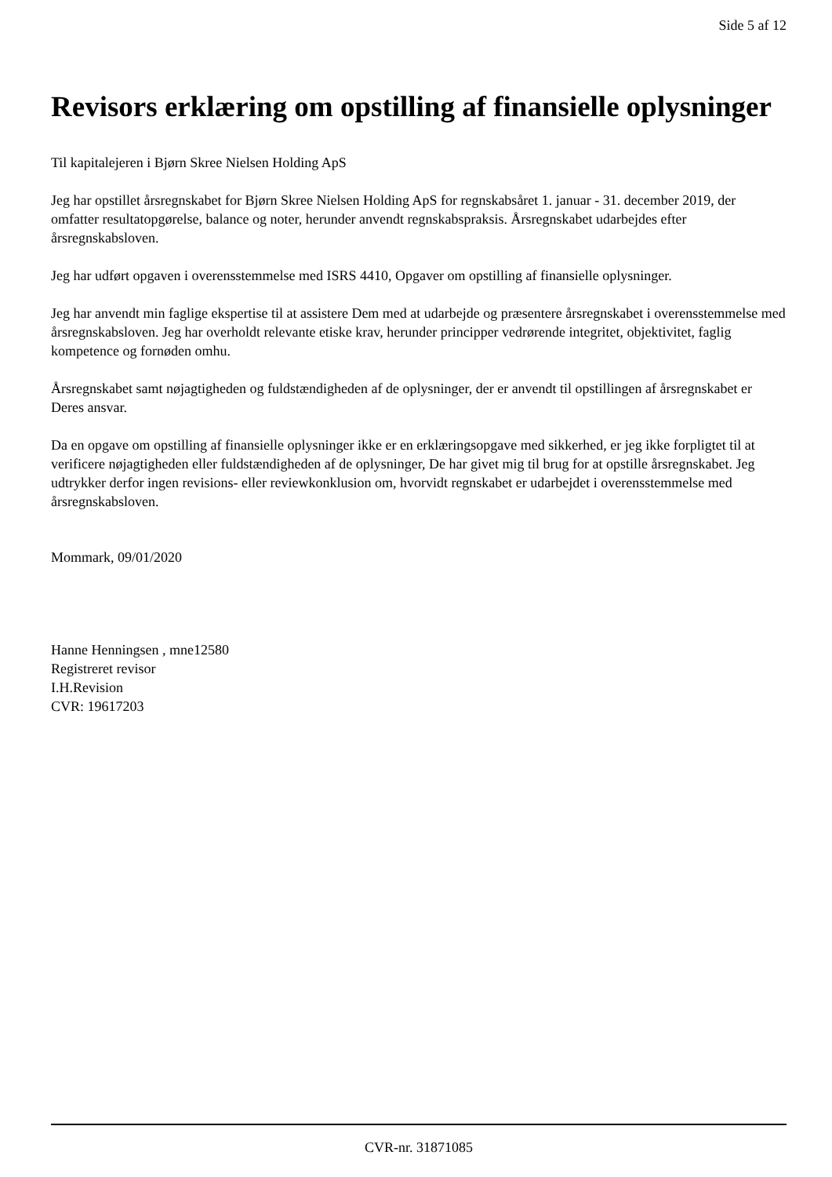Side 5 af 12
Revisors erklæring om opstilling af finansielle oplysninger
Til kapitalejeren i Bjørn Skree Nielsen Holding ApS
Jeg har opstillet årsregnskabet for Bjørn Skree Nielsen Holding ApS for regnskabsåret 1. januar - 31. december 2019, der omfatter resultatopgørelse, balance og noter, herunder anvendt regnskabspraksis. Årsregnskabet udarbejdes efter årsregnskabsloven.
Jeg har udført opgaven i overensstemmelse med ISRS 4410, Opgaver om opstilling af finansielle oplysninger.
Jeg har anvendt min faglige ekspertise til at assistere Dem med at udarbejde og præsentere årsregnskabet i overensstemmelse med årsregnskabsloven. Jeg har overholdt relevante etiske krav, herunder principper vedrørende integritet, objektivitet, faglig kompetence og fornøden omhu.
Årsregnskabet samt nøjagtigheden og fuldstændigheden af de oplysninger, der er anvendt til opstillingen af årsregnskabet er Deres ansvar.
Da en opgave om opstilling af finansielle oplysninger ikke er en erklæringsopgave med sikkerhed, er jeg ikke forpligtet til at verificere nøjagtigheden eller fuldstændigheden af de oplysninger, De har givet mig til brug for at opstille årsregnskabet. Jeg udtrykker derfor ingen revisions- eller reviewkonklusion om, hvorvidt regnskabet er udarbejdet i overensstemmelse med årsregnskabsloven.
Mommark, 09/01/2020
Hanne Henningsen , mne12580
Registreret revisor
I.H.Revision
CVR: 19617203
CVR-nr. 31871085